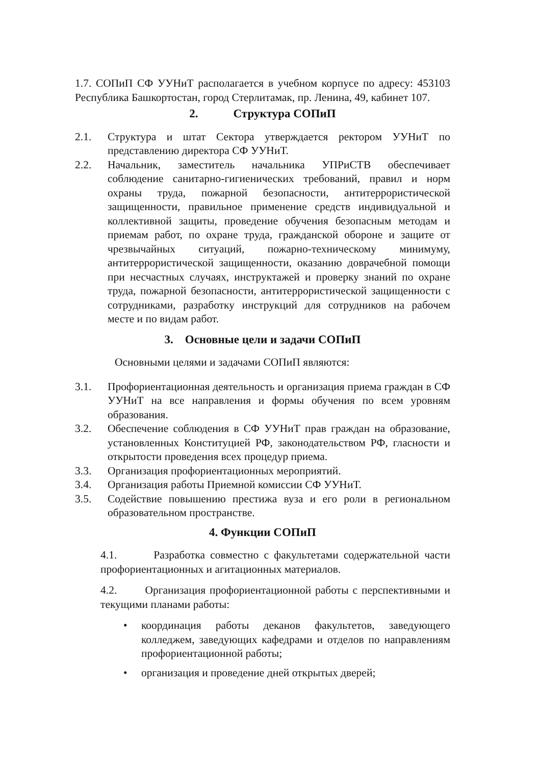1.7. СОПиП СФ УУНиТ располагается в учебном корпусе по адресу: 453103 Республика Башкортостан, город Стерлитамак, пр. Ленина, 49, кабинет 107.
2. Структура СОПиП
2.1. Структура и штат Сектора утверждается ректором УУНиТ по представлению директора СФ УУНиТ.
2.2. Начальник, заместитель начальника УПРиСТВ обеспечивает соблюдение санитарно-гигиенических требований, правил и норм охраны труда, пожарной безопасности, антитеррористической защищенности, правильное применение средств индивидуальной и коллективной защиты, проведение обучения безопасным методам и приемам работ, по охране труда, гражданской обороне и защите от чрезвычайных ситуаций, пожарно-техническому минимуму, антитеррористической защищенности, оказанию доврачебной помощи при несчастных случаях, инструктажей и проверку знаний по охране труда, пожарной безопасности, антитеррористической защищенности с сотрудниками, разработку инструкций для сотрудников на рабочем месте и по видам работ.
3. Основные цели и задачи СОПиП
Основными целями и задачами СОПиП являются:
3.1. Профориентационная деятельность и организация приема граждан в СФ УУНиТ на все направления и формы обучения по всем уровням образования.
3.2. Обеспечение соблюдения в СФ УУНиТ прав граждан на образование, установленных Конституцией РФ, законодательством РФ, гласности и открытости проведения всех процедур приема.
3.3. Организация профориентационных мероприятий.
3.4. Организация работы Приемной комиссии СФ УУНиТ.
3.5. Содействие повышению престижа вуза и его роли в региональном образовательном пространстве.
4. Функции СОПиП
4.1. Разработка совместно с факультетами содержательной части профориентационных и агитационных материалов.
4.2. Организация профориентационной работы с перспективными и текущими планами работы:
• координация работы деканов факультетов, заведующего колледжем, заведующих кафедрами и отделов по направлениям профориентационной работы;
• организация и проведение дней открытых дверей;